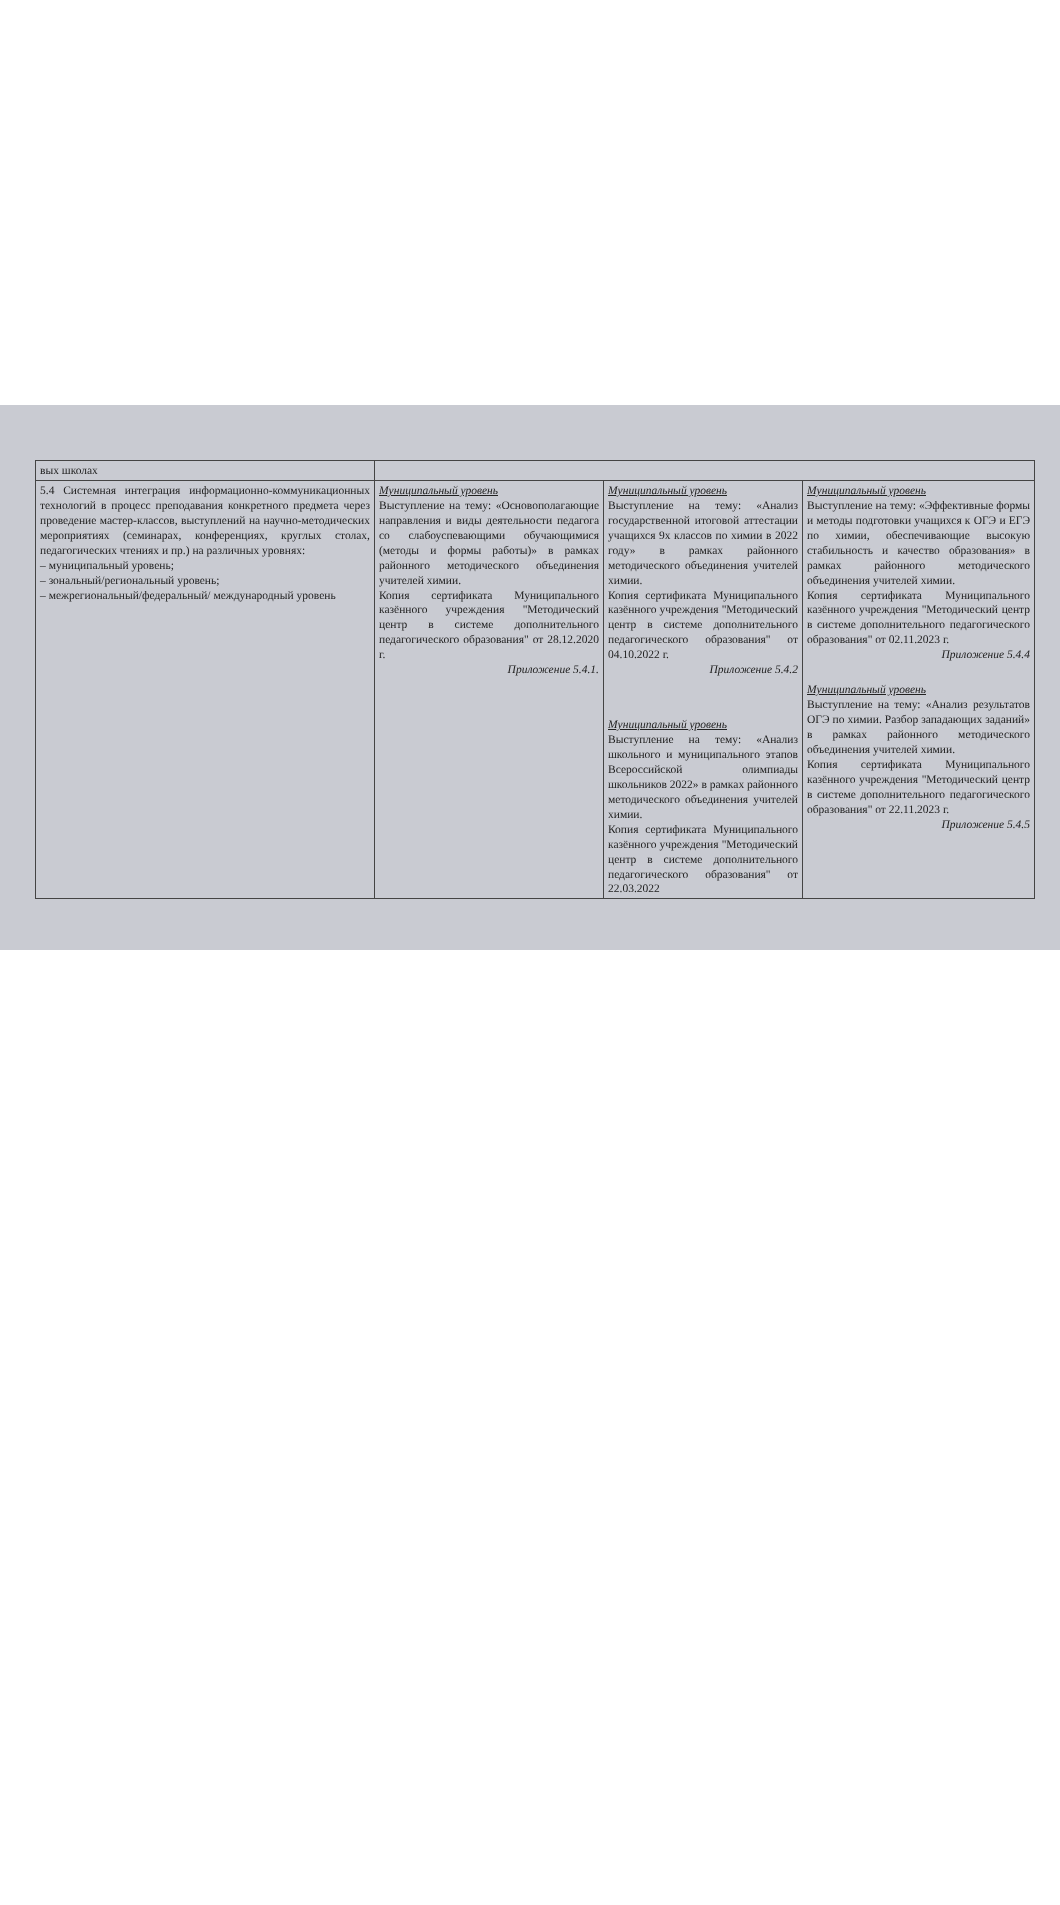| вых школах | | | |
| 5.4 Системная интеграция информационно-коммуникационных технологий в процесс преподавания конкретного предмета через проведение мастер-классов, выступлений на научно-методических мероприятиях (семинарах, конференциях, круглых столах, педагогических чтениях и пр.) на различных уровнях: – муниципальный уровень; – зональный/региональный уровень; – межрегиональный/федеральный/ международный уровень | Муниципальный уровень Выступление на тему: «Основополагающие направления и виды деятельности педагога со слабоуспевающими обучающимися (методы и формы работы)» в рамках районного методического объединения учителей химии. Копия сертификата Муниципального казённого учреждения "Методический центр в системе дополнительного педагогического образования" от 28.12.2020 г. Приложение 5.4.1. | Муниципальный уровень Выступление на тему: «Анализ государственной итоговой аттестации учащихся 9х классов по химии в 2022 году» в рамках районного методического объединения учителей химии. Копия сертификата Муниципального казённого учреждения "Методический центр в системе дополнительного педагогического образования" от 04.10.2022 г. Приложение 5.4.2 Муниципальный уровень Выступление на тему: «Анализ школьного и муниципального этапов Всероссийской олимпиады школьников 2022» в рамках районного методического объединения учителей химии. Копия сертификата Муниципального казённого учреждения "Методический центр в системе дополнительного педагогического образования" от 22.03.2022 | Муниципальный уровень Выступление на тему: «Эффективные формы и методы подготовки учащихся к ОГЭ и ЕГЭ по химии, обеспечивающие высокую стабильность и качество образования» в рамках районного методического объединения учителей химии. Копия сертификата Муниципального казённого учреждения "Методический центр в системе дополнительного педагогического образования" от 02.11.2023 г. Приложение 5.4.4 Муниципальный уровень Выступление на тему: «Анализ результатов ОГЭ по химии. Разбор западающих заданий» в рамках районного методического объединения учителей химии. Копия сертификата Муниципального казённого учреждения "Методический центр в системе дополнительного педагогического образования" от 22.11.2023 г. Приложение 5.4.5 |